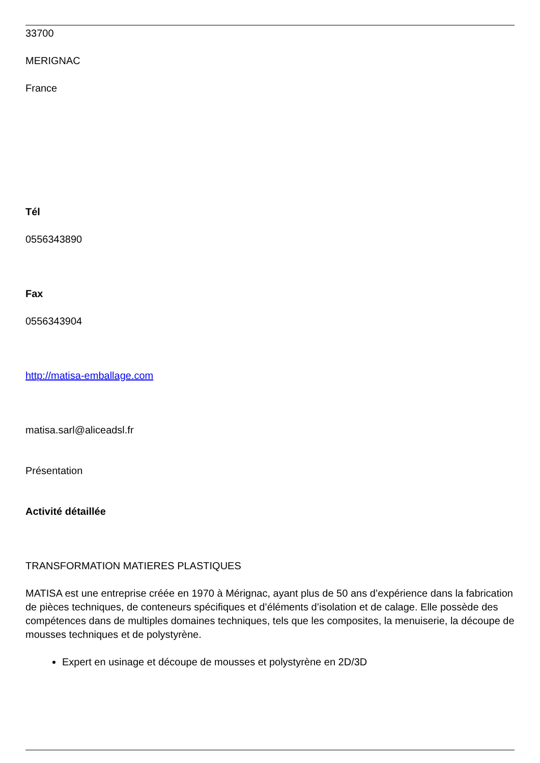33700
MERIGNAC
France
Tél
0556343890
Fax
0556343904
http://matisa-emballage.com
matisa.sarl@aliceadsl.fr
Présentation
Activité détaillée
TRANSFORMATION MATIERES PLASTIQUES
MATISA est une entreprise créée en 1970 à Mérignac, ayant plus de 50 ans d’expérience dans la fabrication de pièces techniques, de conteneurs spécifiques et d’éléments d’isolation et de calage. Elle possède des compétences dans de multiples domaines techniques, tels que les composites, la menuiserie, la découpe de mousses techniques et de polystyrène.
Expert en usinage et découpe de mousses et polystyrène en 2D/3D